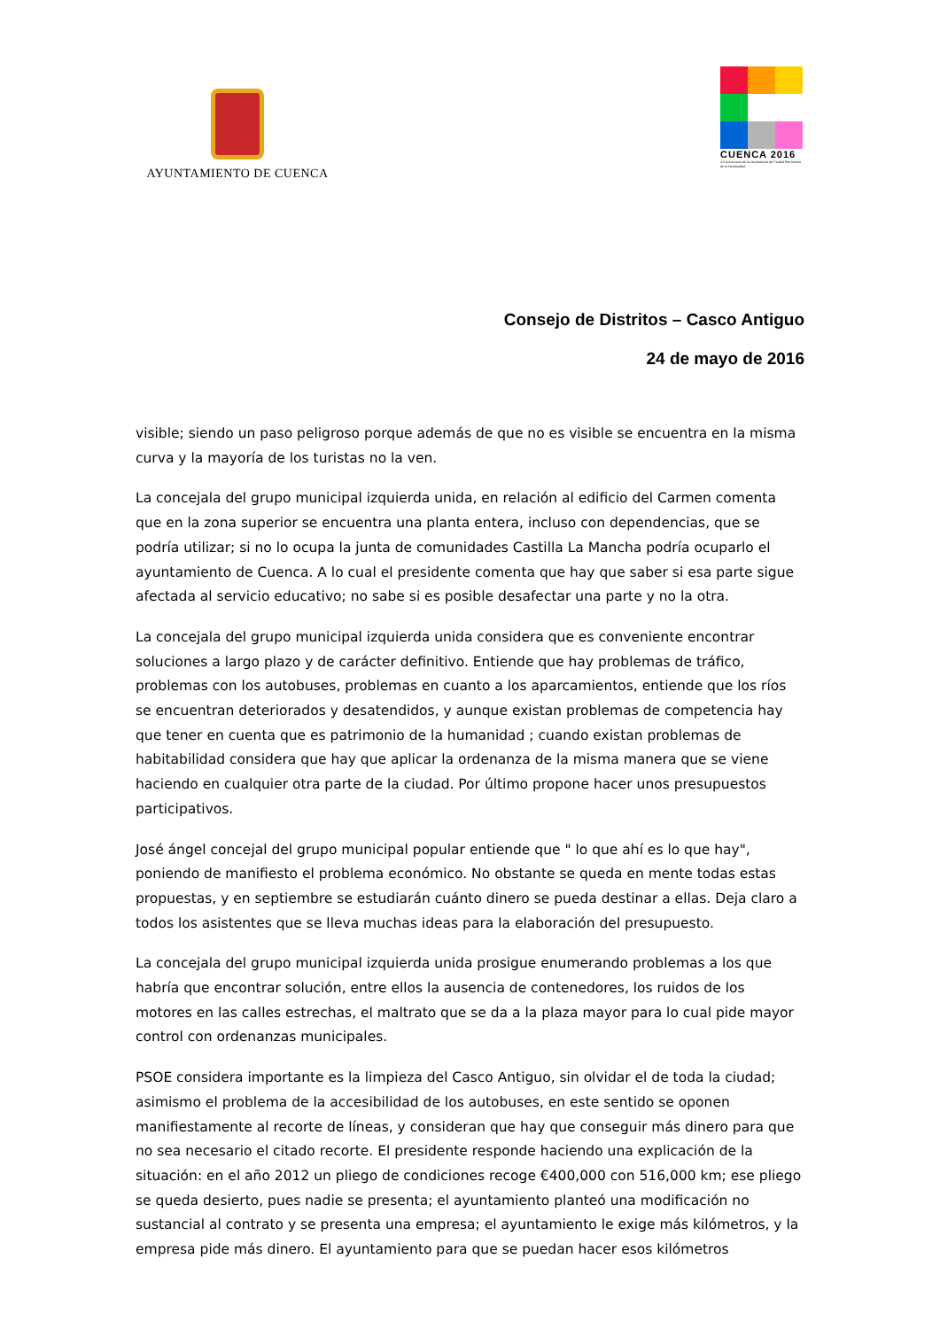AYUNTAMIENTO DE CUENCA
CUENCA 2016
XX aniversario de la Declaración de Ciudad Patrimonio de la Humanidad
Consejo de Distritos – Casco Antiguo
24 de mayo de 2016
visible; siendo un paso peligroso porque además de que no es visible se encuentra en la misma curva y la mayoría de los turistas no la ven.
La concejala del grupo municipal izquierda unida, en relación al edificio del Carmen comenta que en la zona superior se encuentra una planta entera, incluso con dependencias, que se podría utilizar; si no lo ocupa la junta de comunidades Castilla La Mancha podría ocuparlo el ayuntamiento de Cuenca. A lo cual el presidente comenta que hay que saber si esa parte sigue afectada al servicio educativo; no sabe si es posible desafectar una parte y no la otra.
La concejala del grupo municipal izquierda unida considera que es conveniente encontrar soluciones a largo plazo y de carácter definitivo. Entiende que hay problemas de tráfico, problemas con los autobuses, problemas en cuanto a los aparcamientos, entiende que los ríos se encuentran deteriorados y desatendidos, y aunque existan problemas de competencia hay que tener en cuenta que es patrimonio de la humanidad ; cuando existan problemas de habitabilidad considera que hay que aplicar la ordenanza de la misma manera que se viene haciendo en cualquier otra parte de la ciudad. Por último propone hacer unos presupuestos participativos.
José ángel concejal del grupo municipal popular entiende que " lo que ahí es lo que hay", poniendo de manifiesto el problema económico. No obstante se queda en mente todas estas propuestas, y en septiembre se estudiarán cuánto dinero se pueda destinar a ellas. Deja claro a todos los asistentes que se lleva muchas ideas para la elaboración del presupuesto.
La concejala del grupo municipal izquierda unida prosigue enumerando problemas a los que habría que encontrar solución, entre ellos la ausencia de contenedores, los ruidos de los motores en las calles estrechas, el maltrato que se da a la plaza mayor para lo cual pide mayor control con ordenanzas municipales.
PSOE considera importante es la limpieza del Casco Antiguo, sin olvidar el de toda la ciudad; asimismo el problema de la accesibilidad de los autobuses, en este sentido se oponen manifiestamente al recorte de líneas, y consideran que hay que conseguir más dinero para que no sea necesario el citado recorte. El presidente responde haciendo una explicación de la situación: en el año 2012 un pliego de condiciones recoge €400,000 con 516,000 km; ese pliego se queda desierto, pues nadie se presenta; el ayuntamiento planteó una modificación no sustancial al contrato y se presenta una empresa; el ayuntamiento le exige más kilómetros, y la empresa pide más dinero. El ayuntamiento para que se puedan hacer esos kilómetros